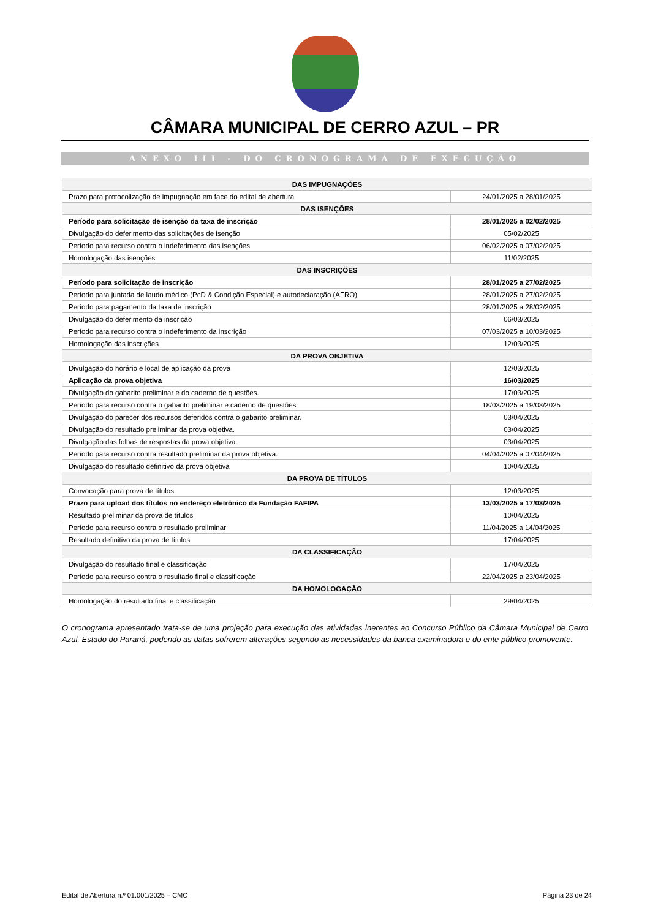CÂMARA MUNICIPAL DE CERRO AZUL – PR
ANEXO III - DO CRONOGRAMA DE EXECUÇÃO
| DAS IMPUGNAÇÕES | |
| --- | --- |
| Prazo para protocolização de impugnação em face do edital de abertura | 24/01/2025 a 28/01/2025 |
| DAS ISENÇÕES | |
| Período para solicitação de isenção da taxa de inscrição | 28/01/2025 a 02/02/2025 |
| Divulgação do deferimento das solicitações de isenção | 05/02/2025 |
| Período para recurso contra o indeferimento das isenções | 06/02/2025 a 07/02/2025 |
| Homologação das isenções | 11/02/2025 |
| DAS INSCRIÇÕES | |
| Período para solicitação de inscrição | 28/01/2025 a 27/02/2025 |
| Período para juntada de laudo médico (PcD & Condição Especial) e autodeclaração (AFRO) | 28/01/2025 a 27/02/2025 |
| Período para pagamento da taxa de inscrição | 28/01/2025 a 28/02/2025 |
| Divulgação do deferimento da inscrição | 06/03/2025 |
| Período para recurso contra o indeferimento da inscrição | 07/03/2025 a 10/03/2025 |
| Homologação das inscrições | 12/03/2025 |
| DA PROVA OBJETIVA | |
| Divulgação do horário e local de aplicação da prova | 12/03/2025 |
| Aplicação da prova objetiva | 16/03/2025 |
| Divulgação do gabarito preliminar e do caderno de questões. | 17/03/2025 |
| Período para recurso contra o gabarito preliminar e caderno de questões | 18/03/2025 a 19/03/2025 |
| Divulgação do parecer dos recursos deferidos contra o gabarito preliminar. | 03/04/2025 |
| Divulgação do resultado preliminar da prova objetiva. | 03/04/2025 |
| Divulgação das folhas de respostas da prova objetiva. | 03/04/2025 |
| Período para recurso contra resultado preliminar da prova objetiva. | 04/04/2025 a 07/04/2025 |
| Divulgação do resultado definitivo da prova objetiva | 10/04/2025 |
| DA PROVA DE TÍTULOS | |
| Convocação para prova de títulos | 12/03/2025 |
| Prazo para upload dos títulos no endereço eletrônico da Fundação FAFIPA | 13/03/2025 a 17/03/2025 |
| Resultado preliminar da prova de títulos | 10/04/2025 |
| Período para recurso contra o resultado preliminar | 11/04/2025 a 14/04/2025 |
| Resultado definitivo da prova de títulos | 17/04/2025 |
| DA CLASSIFICAÇÃO | |
| Divulgação do resultado final e classificação | 17/04/2025 |
| Período para recurso contra o resultado final e classificação | 22/04/2025 a 23/04/2025 |
| DA HOMOLOGAÇÃO | |
| Homologação do resultado final e classificação | 29/04/2025 |
O cronograma apresentado trata-se de uma projeção para execução das atividades inerentes ao Concurso Público da Câmara Municipal de Cerro Azul, Estado do Paraná, podendo as datas sofrerem alterações segundo as necessidades da banca examinadora e do ente público promovente.
Edital de Abertura n.º 01.001/2025 – CMC Página 23 de 24